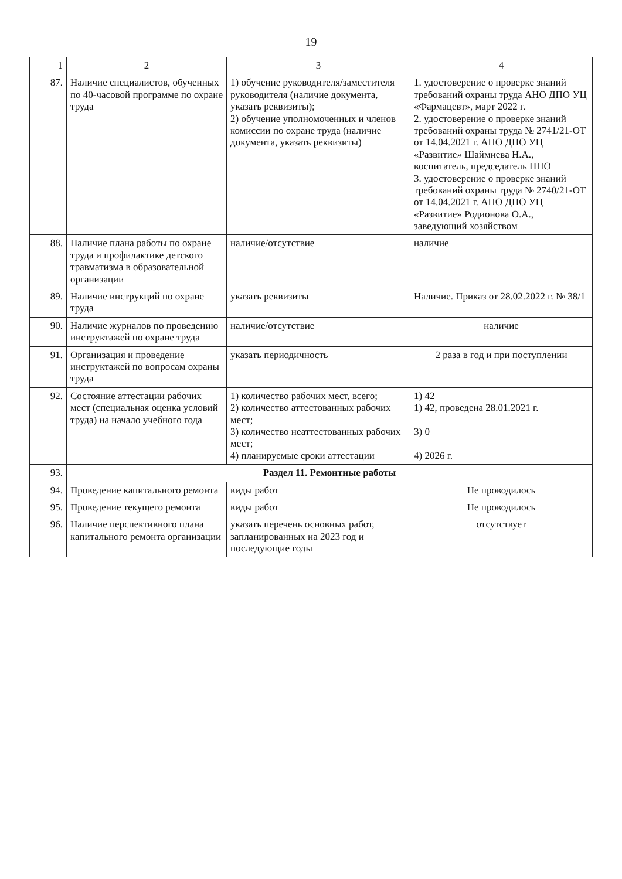19
| 1 | 2 | 3 | 4 |
| --- | --- | --- | --- |
| 87. | Наличие специалистов, обученных по 40-часовой программе по охране труда | 1) обучение руководителя/заместителя руководителя (наличие документа, указать реквизиты); 2) обучение уполномоченных и членов комиссии по охране труда (наличие документа, указать реквизиты) | 1. удостоверение о проверке знаний требований охраны труда АНО ДПО УЦ «Фармацевт», март 2022 г. 2. удостоверение о проверке знаний требований охраны труда № 2741/21-ОТ от 14.04.2021 г. АНО ДПО УЦ «Развитие» Шаймиева Н.А., воспитатель, председатель ППО 3. удостоверение о проверке знаний требований охраны труда № 2740/21-ОТ от 14.04.2021 г. АНО ДПО УЦ «Развитие» Родионова О.А., заведующий хозяйством |
| 88. | Наличие плана работы по охране труда и профилактике детского травматизма в образовательной организации | наличие/отсутствие | наличие |
| 89. | Наличие инструкций по охране труда | указать реквизиты | Наличие. Приказ от 28.02.2022 г. № 38/1 |
| 90. | Наличие журналов по проведению инструктажей по охране труда | наличие/отсутствие | наличие |
| 91. | Организация и проведение инструктажей по вопросам охраны труда | указать периодичность | 2 раза в год и при поступлении |
| 92. | Состояние аттестации рабочих мест (специальная оценка условий труда) на начало учебного года | 1) количество рабочих мест, всего; 2) количество аттестованных рабочих мест; 3) количество неаттестованных рабочих мест; 4) планируемые сроки аттестации | 1) 42 1) 42, проведена 28.01.2021 г. 3) 0 4) 2026 г. |
| 93. | Раздел 11. Ремонтные работы | | |
| 94. | Проведение капитального ремонта | виды работ | Не проводилось |
| 95. | Проведение текущего ремонта | виды работ | Не проводилось |
| 96. | Наличие перспективного плана капитального ремонта организации | указать перечень основных работ, запланированных на 2023 год и последующие годы | отсутствует |